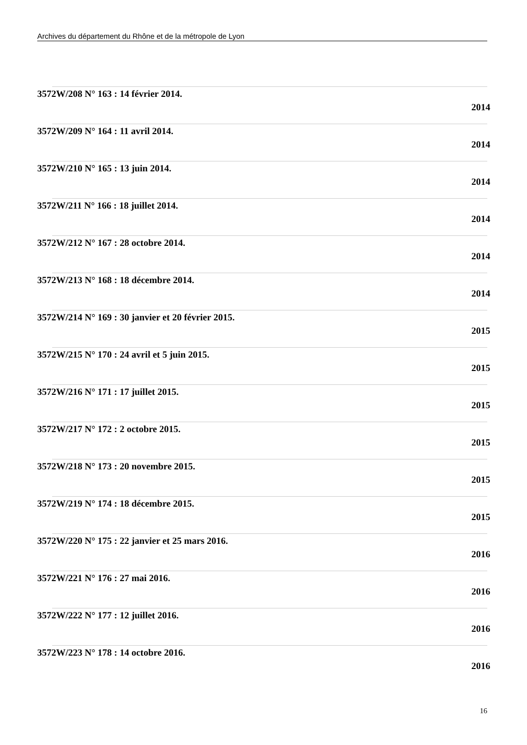Archives du département du Rhône et de la métropole de Lyon
3572W/208 N° 163 : 14 février 2014.
2014
3572W/209 N° 164 : 11 avril 2014.
2014
3572W/210 N° 165 : 13 juin 2014.
2014
3572W/211 N° 166 : 18 juillet 2014.
2014
3572W/212 N° 167 : 28 octobre 2014.
2014
3572W/213 N° 168 : 18 décembre 2014.
2014
3572W/214 N° 169 : 30 janvier et 20 février 2015.
2015
3572W/215 N° 170 : 24 avril et 5 juin 2015.
2015
3572W/216 N° 171 : 17 juillet 2015.
2015
3572W/217 N° 172 : 2 octobre 2015.
2015
3572W/218 N° 173 : 20 novembre 2015.
2015
3572W/219 N° 174 : 18 décembre 2015.
2015
3572W/220 N° 175 : 22 janvier et 25 mars 2016.
2016
3572W/221 N° 176 : 27 mai 2016.
2016
3572W/222 N° 177 : 12 juillet 2016.
2016
3572W/223 N° 178 : 14 octobre 2016.
2016
16